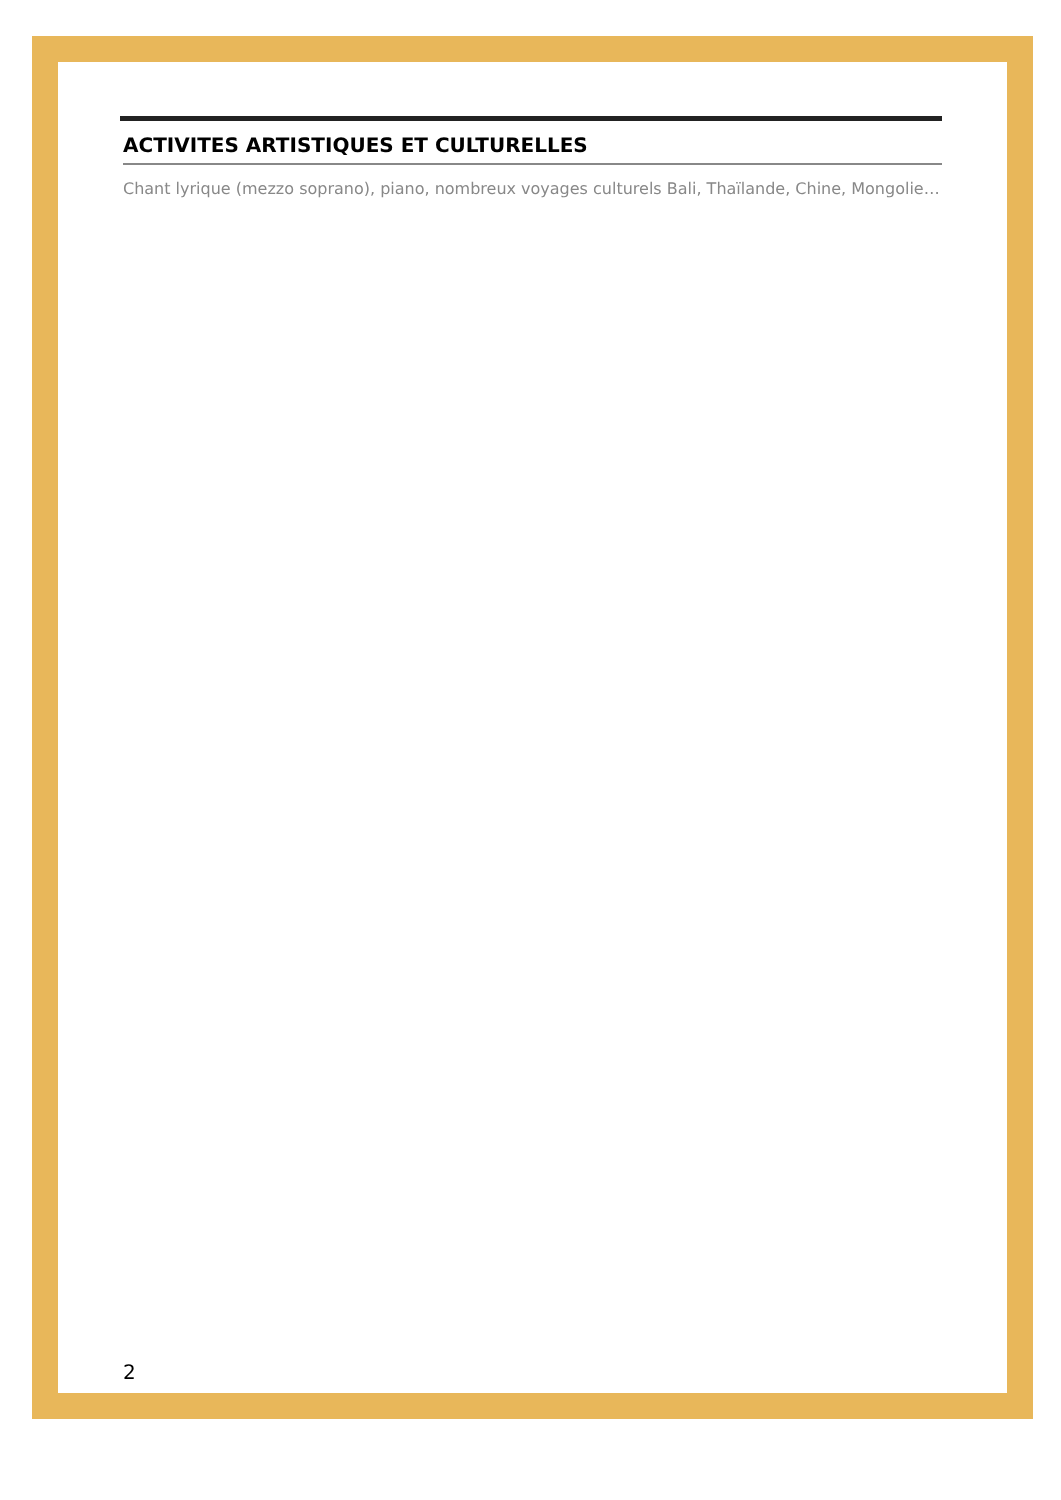ACTIVITES ARTISTIQUES ET CULTURELLES
Chant lyrique (mezzo soprano), piano, nombreux voyages culturels Bali, Thaïlande, Chine, Mongolie…
2